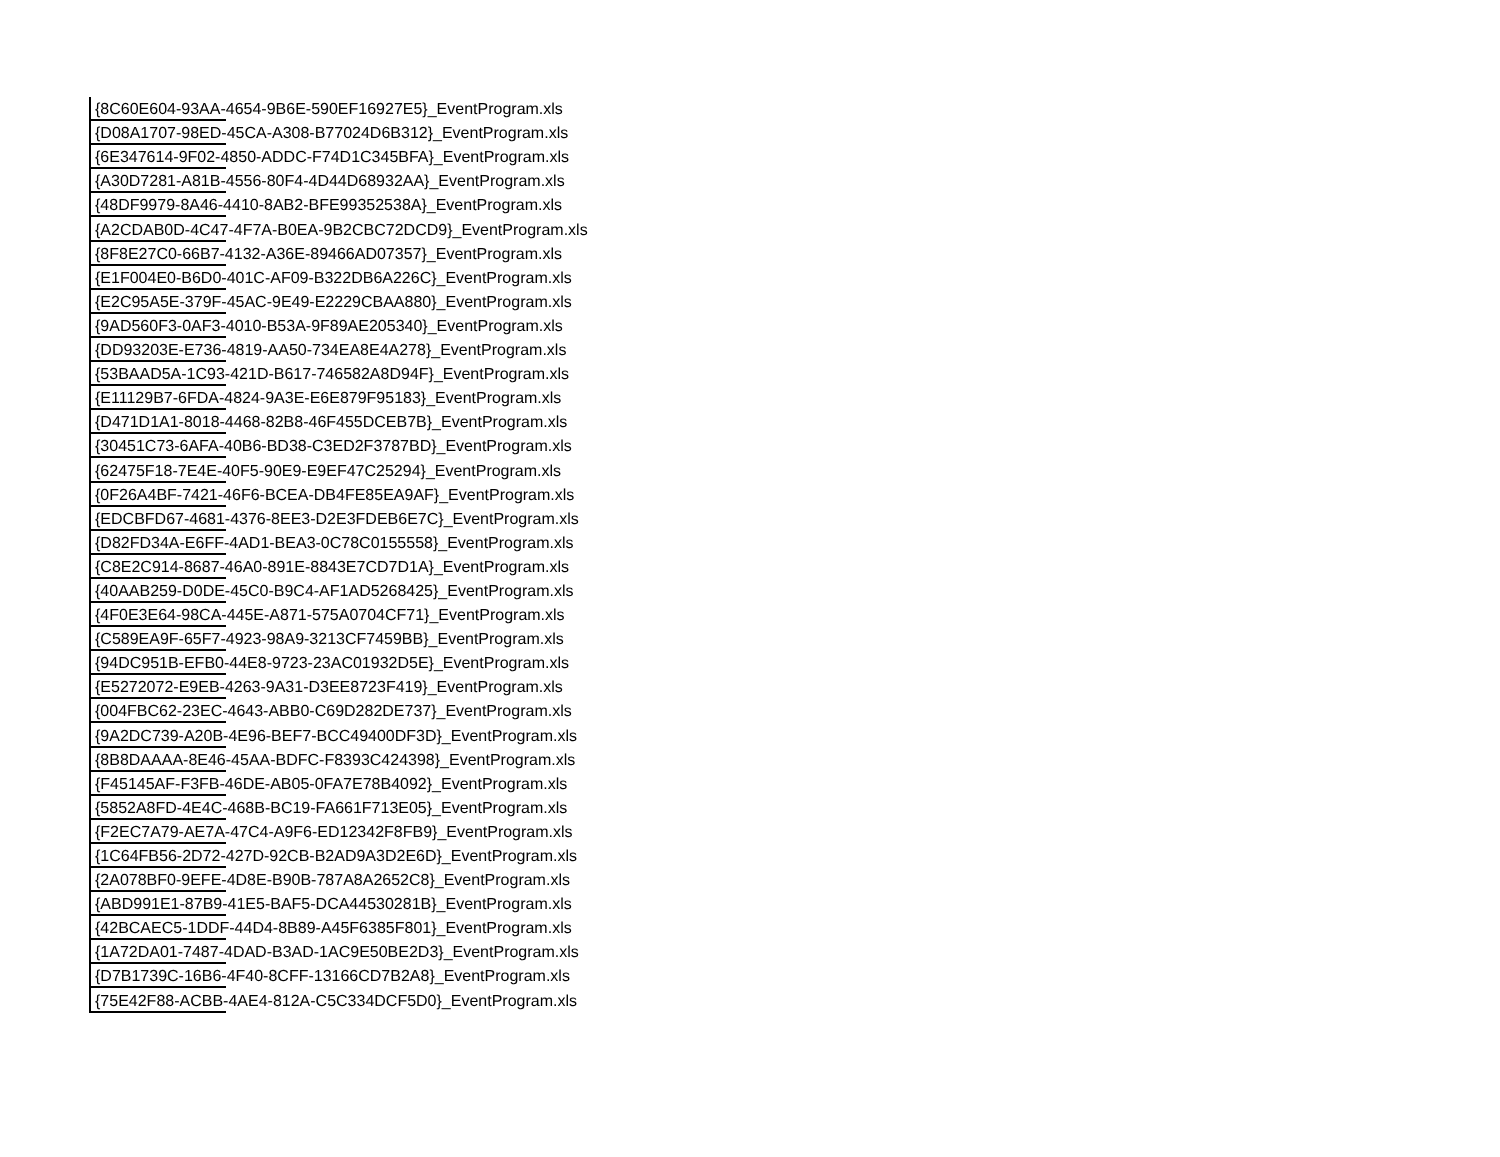| {8C60E604-93AA-4654-9B6E-590EF16927E5}_EventProgram.xls |
| {D08A1707-98ED-45CA-A308-B77024D6B312}_EventProgram.xls |
| {6E347614-9F02-4850-ADDC-F74D1C345BFA}_EventProgram.xls |
| {A30D7281-A81B-4556-80F4-4D44D68932AA}_EventProgram.xls |
| {48DF9979-8A46-4410-8AB2-BFE99352538A}_EventProgram.xls |
| {A2CDAB0D-4C47-4F7A-B0EA-9B2CBC72DCD9}_EventProgram.xls |
| {8F8E27C0-66B7-4132-A36E-89466AD07357}_EventProgram.xls |
| {E1F004E0-B6D0-401C-AF09-B322DB6A226C}_EventProgram.xls |
| {E2C95A5E-379F-45AC-9E49-E2229CBAA880}_EventProgram.xls |
| {9AD560F3-0AF3-4010-B53A-9F89AE205340}_EventProgram.xls |
| {DD93203E-E736-4819-AA50-734EA8E4A278}_EventProgram.xls |
| {53BAAD5A-1C93-421D-B617-746582A8D94F}_EventProgram.xls |
| {E11129B7-6FDA-4824-9A3E-E6E879F95183}_EventProgram.xls |
| {D471D1A1-8018-4468-82B8-46F455DCEB7B}_EventProgram.xls |
| {30451C73-6AFA-40B6-BD38-C3ED2F3787BD}_EventProgram.xls |
| {62475F18-7E4E-40F5-90E9-E9EF47C25294}_EventProgram.xls |
| {0F26A4BF-7421-46F6-BCEA-DB4FE85EA9AF}_EventProgram.xls |
| {EDCBFD67-4681-4376-8EE3-D2E3FDEB6E7C}_EventProgram.xls |
| {D82FD34A-E6FF-4AD1-BEA3-0C78C0155558}_EventProgram.xls |
| {C8E2C914-8687-46A0-891E-8843E7CD7D1A}_EventProgram.xls |
| {40AAB259-D0DE-45C0-B9C4-AF1AD5268425}_EventProgram.xls |
| {4F0E3E64-98CA-445E-A871-575A0704CF71}_EventProgram.xls |
| {C589EA9F-65F7-4923-98A9-3213CF7459BB}_EventProgram.xls |
| {94DC951B-EFB0-44E8-9723-23AC01932D5E}_EventProgram.xls |
| {E5272072-E9EB-4263-9A31-D3EE8723F419}_EventProgram.xls |
| {004FBC62-23EC-4643-ABB0-C69D282DE737}_EventProgram.xls |
| {9A2DC739-A20B-4E96-BEF7-BCC49400DF3D}_EventProgram.xls |
| {8B8DAAAA-8E46-45AA-BDFC-F8393C424398}_EventProgram.xls |
| {F45145AF-F3FB-46DE-AB05-0FA7E78B4092}_EventProgram.xls |
| {5852A8FD-4E4C-468B-BC19-FA661F713E05}_EventProgram.xls |
| {F2EC7A79-AE7A-47C4-A9F6-ED12342F8FB9}_EventProgram.xls |
| {1C64FB56-2D72-427D-92CB-B2AD9A3D2E6D}_EventProgram.xls |
| {2A078BF0-9EFE-4D8E-B90B-787A8A2652C8}_EventProgram.xls |
| {ABD991E1-87B9-41E5-BAF5-DCA44530281B}_EventProgram.xls |
| {42BCAEC5-1DDF-44D4-8B89-A45F6385F801}_EventProgram.xls |
| {1A72DA01-7487-4DAD-B3AD-1AC9E50BE2D3}_EventProgram.xls |
| {D7B1739C-16B6-4F40-8CFF-13166CD7B2A8}_EventProgram.xls |
| {75E42F88-ACBB-4AE4-812A-C5C334DCF5D0}_EventProgram.xls |